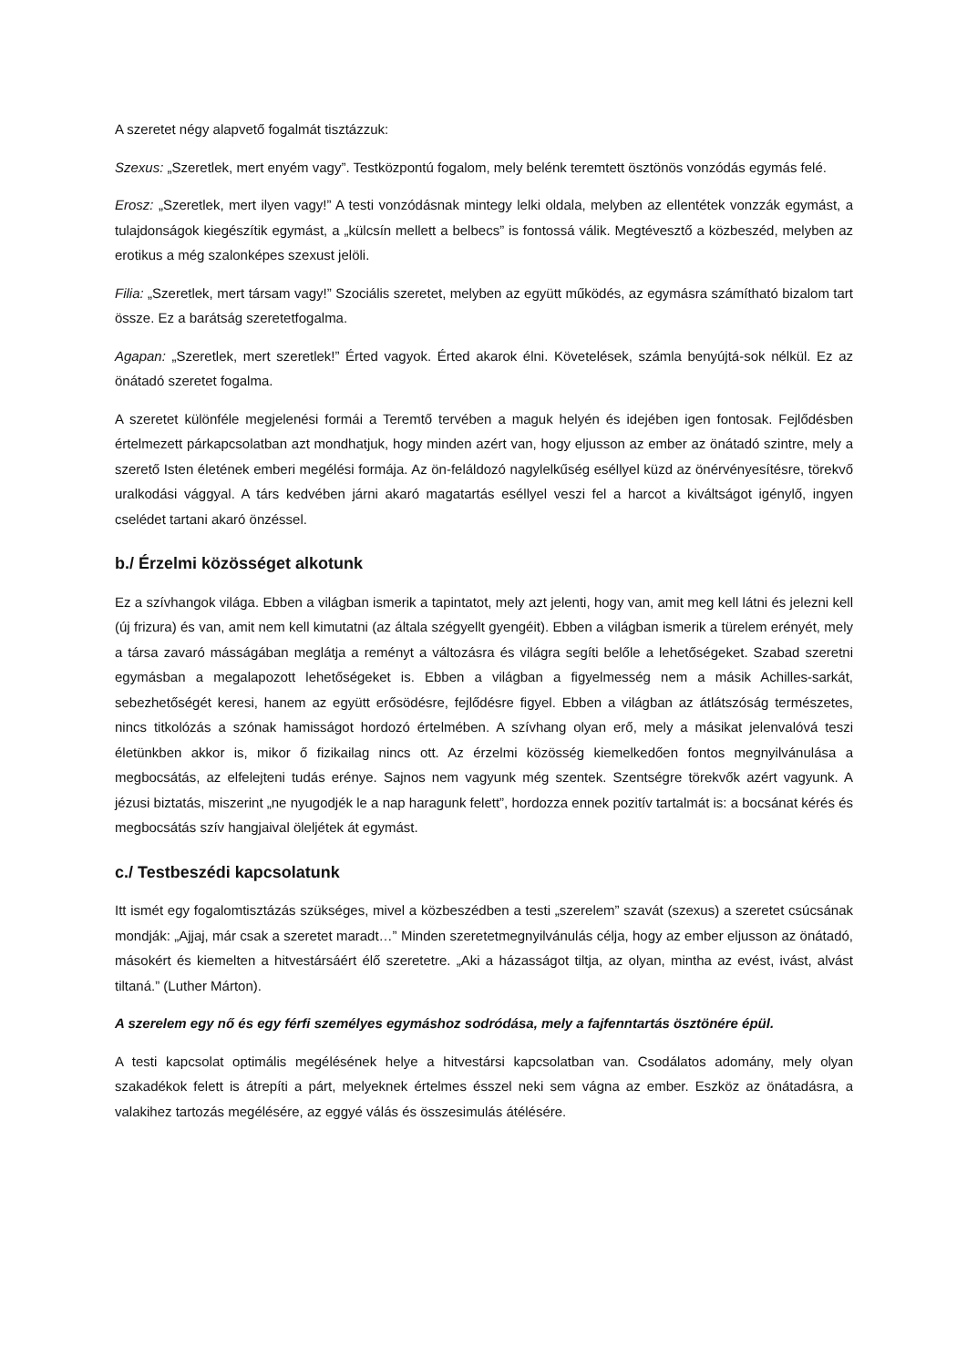A szeretet négy alapvető fogalmát tisztázzuk:
Szexus: „Szeretlek, mert enyém vagy”. Testközpontú fogalom, mely belénk teremtett ösztönös vonzódás egymás felé.
Erosz: „Szeretlek, mert ilyen vagy!” A testi vonzódásnak mintegy lelki oldala, melyben az ellentétek vonzzák egymást, a tulajdonságok kiegészítik egymást, a „külcsín mellett a belbecs” is fontossá válik. Megtévesztő a közbeszéd, melyben az erotikus a még szalonképes szexust jelöli.
Filia: „Szeretlek, mert társam vagy!” Szociális szeretet, melyben az együtt működés, az egymásra számítható bizalom tart össze. Ez a barátság szeretetfogalma.
Agapan: „Szeretlek, mert szeretlek!” Érted vagyok. Érted akarok élni. Követelések, számla benyújtá-sok nélkül. Ez az önátadó szeretet fogalma.
A szeretet különféle megjelenési formái a Teremtő tervében a maguk helyén és idejében igen fontosak. Fejlődésben értelmezett párkapcsolatban azt mondhatjuk, hogy minden azért van, hogy eljusson az ember az önátadó szintre, mely a szerető Isten életének emberi megélési formája. Az ön-feláldozó nagylelkűség eséllyel küzd az önérvényesítésre, törekvő uralkodási vággyal. A társ kedvében járni akaró magatartás eséllyel veszi fel a harcot a kiváltságot igénylő, ingyen cselédet tartani akaró önzéssel.
b./ Érzelmi közösséget alkotunk
Ez a szívhangok világa. Ebben a világban ismerik a tapintatot, mely azt jelenti, hogy van, amit meg kell látni és jelezni kell (új frizura) és van, amit nem kell kimutatni (az általa szégyellt gyengéit). Ebben a világban ismerik a türelem erényét, mely a társa zavaró másságában meglátja a reményt a változásra és világra segíti belőle a lehetőségeket. Szabad szeretni egymásban a megalapozott lehetőségeket is. Ebben a világban a figyelmesség nem a másik Achilles-sarkát, sebezhetőségét keresi, hanem az együtt erősödésre, fejlődésre figyel. Ebben a világban az átlátszóság természetes, nincs titkolózás a szónak hamisságot hordozó értelmében. A szívhang olyan erő, mely a másikat jelenvalóvá teszi életünkben akkor is, mikor ő fizikailag nincs ott. Az érzelmi közösség kiemelkedően fontos megnyilvánulása a megbocsátás, az elfelejteni tudás erénye. Sajnos nem vagyunk még szentek. Szentségre törekvők azért vagyunk. A jézusi biztatás, miszerint „ne nyugodjék le a nap haragunk felett”, hordozza ennek pozitív tartalmát is: a bocsánat kérés és megbocsátás szív hangjaival öleljétek át egymást.
c./ Testbeszédi kapcsolatunk
Itt ismét egy fogalomtisztázás szükséges, mivel a közbeszédben a testi „szerelem” szavát (szexus) a szeretet csúcsának mondják: „Ajjaj, már csak a szeretet maradt…” Minden szeretetmegnyilvánulás célja, hogy az ember eljusson az önátadó, másokért és kiemelten a hitvestársáért élő szeretetre. „Aki a házasságot tiltja, az olyan, mintha az evést, ivást, alvást tiltaná.” (Luther Márton).
A szerelem egy nő és egy férfi személyes egymáshoz sodródása, mely a fajfenntartás ösztönére épül.
A testi kapcsolat optimális megélésének helye a hitvestársi kapcsolatban van. Csodálatos adomány, mely olyan szakadékok felett is átrepíti a párt, melyeknek értelmes ésszel neki sem vágna az ember. Eszköz az önátadásra, a valakihez tartozás megélésére, az eggyé válás és összesimulás átélésére.